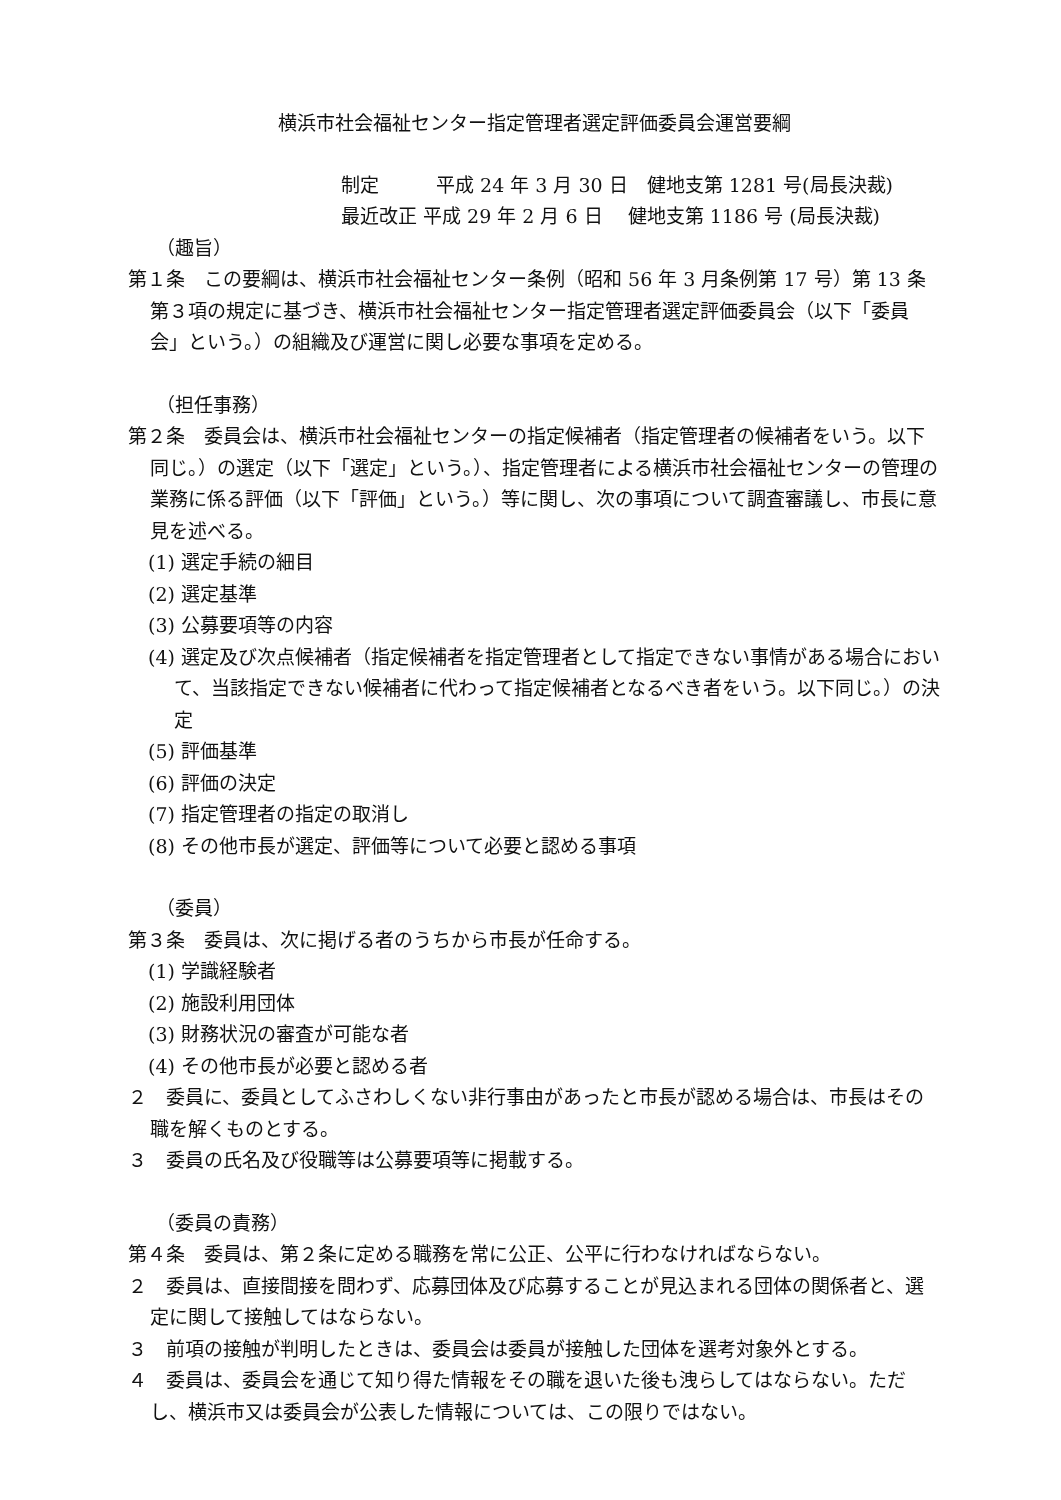横浜市社会福祉センター指定管理者選定評価委員会運営要綱
制定　　　平成 24 年 3 月 30 日　健地支第 1281 号(局長決裁)
最近改正 平成 29 年 2 月 6 日　 健地支第 1186 号 (局長決裁)
（趣旨）
第１条　この要綱は、横浜市社会福祉センター条例（昭和 56 年 3 月条例第 17 号）第 13 条第３項の規定に基づき、横浜市社会福祉センター指定管理者選定評価委員会（以下「委員会」という。）の組織及び運営に関し必要な事項を定める。
（担任事務）
第２条　委員会は、横浜市社会福祉センターの指定候補者（指定管理者の候補者をいう。以下同じ。）の選定（以下「選定」という。）、指定管理者による横浜市社会福祉センターの管理の業務に係る評価（以下「評価」という。）等に関し、次の事項について調査審議し、市長に意見を述べる。
(1) 選定手続の細目
(2) 選定基準
(3) 公募要項等の内容
(4) 選定及び次点候補者（指定候補者を指定管理者として指定できない事情がある場合において、当該指定できない候補者に代わって指定候補者となるべき者をいう。以下同じ。）の決定
(5) 評価基準
(6) 評価の決定
(7) 指定管理者の指定の取消し
(8) その他市長が選定、評価等について必要と認める事項
（委員）
第３条　委員は、次に掲げる者のうちから市長が任命する。
(1) 学識経験者
(2) 施設利用団体
(3) 財務状況の審査が可能な者
(4) その他市長が必要と認める者
２　委員に、委員としてふさわしくない非行事由があったと市長が認める場合は、市長はその職を解くものとする。
３　委員の氏名及び役職等は公募要項等に掲載する。
（委員の責務）
第４条　委員は、第２条に定める職務を常に公正、公平に行わなければならない。
２　委員は、直接間接を問わず、応募団体及び応募することが見込まれる団体の関係者と、選定に関して接触してはならない。
３　前項の接触が判明したときは、委員会は委員が接触した団体を選考対象外とする。
４　委員は、委員会を通じて知り得た情報をその職を退いた後も洩らしてはならない。ただし、横浜市又は委員会が公表した情報については、この限りではない。